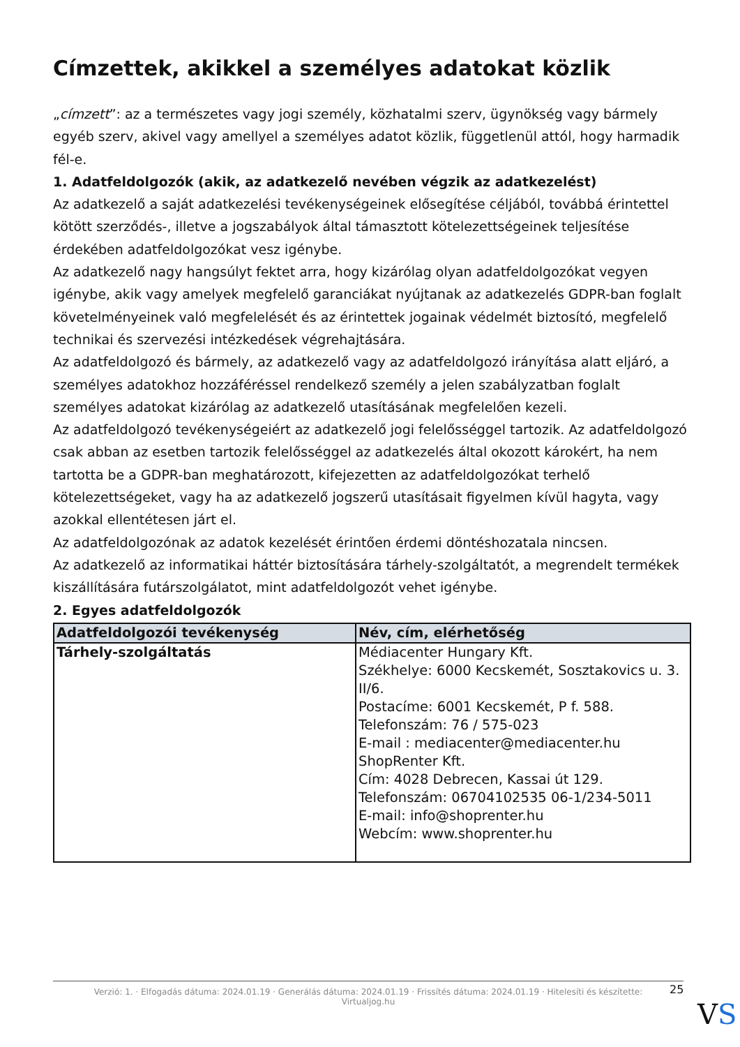Címzettek, akikkel a személyes adatokat közlik
„címzett”: az a természetes vagy jogi személy, közhatalmi szerv, ügynökség vagy bármely egyéb szerv, akivel vagy amellyel a személyes adatot közlik, függetlenül attól, hogy harmadik fél-e.
1. Adatfeldolgozók (akik, az adatkezelő nevében végzik az adatkezelést)
Az adatkezelő a saját adatkezelési tevékenységeinek elősegítése céljából, továbbá érintettel kötött szerződés-, illetve a jogszabályok által támasztott kötelezettségeinek teljesítése érdekében adatfeldolgozókat vesz igénybe.
Az adatkezelő nagy hangsúlyt fektet arra, hogy kizárólag olyan adatfeldolgozókat vegyen igénybe, akik vagy amelyek megfelelő garanciákat nyújtanak az adatkezelés GDPR-ban foglalt követelményeinek való megfelelését és az érintettek jogainak védelmét biztosító, megfelelő technikai és szervezési intézkedések végrehajtására.
Az adatfeldolgozó és bármely, az adatkezelő vagy az adatfeldolgozó irányítása alatt eljáró, a személyes adatokhoz hozzáféréssel rendelkező személy a jelen szabályzatban foglalt személyes adatokat kizárólag az adatkezelő utasításának megfelelően kezeli.
Az adatfeldolgozó tevékenységeiért az adatkezelő jogi felelősséggel tartozik. Az adatfeldolgozó csak abban az esetben tartozik felelősséggel az adatkezelés által okozott károkért, ha nem tartotta be a GDPR-ban meghatározott, kifejezetten az adatfeldolgozókat terhelő kötelezettségeket, vagy ha az adatkezelő jogszerű utasításait figyelmen kívül hagyta, vagy azokkal ellentétesen járt el.
Az adatfeldolgozónak az adatok kezelését érintően érdemi döntéshozatala nincsen.
Az adatkezelő az informatikai háttér biztosítására tárhely-szolgáltatót, a megrendelt termékek kiszállítására futárszolgálatot, mint adatfeldolgozót vehet igénybe.
2. Egyes adatfeldolgozók
| Adatfeldolgozói tevékenység | Név, cím, elérhetőség |
| --- | --- |
| Tárhely-szolgáltatás | Médiacenter Hungary Kft. Székhelye: 6000 Kecskemét, Sosztakovics u. 3. II/6. Postacíme: 6001 Kecskemét, P f. 588. Telefonszám: 76 / 575-023 E-mail : mediacenter@mediacenter.hu ShopRenter Kft. Cím: 4028 Debrecen, Kassai út 129. Telefonszám: 06704102535 06-1/234-5011 E-mail: info@shoprenter.hu Webcím: www.shoprenter.hu |
Verzió: 1. · Elfogadás dátuma: 2024.01.19 · Generálás dátuma: 2024.01.19 · Frissítés dátuma: 2024.01.19 · Hitelesíti és készítette:
Virtualjog.hu
25
VS